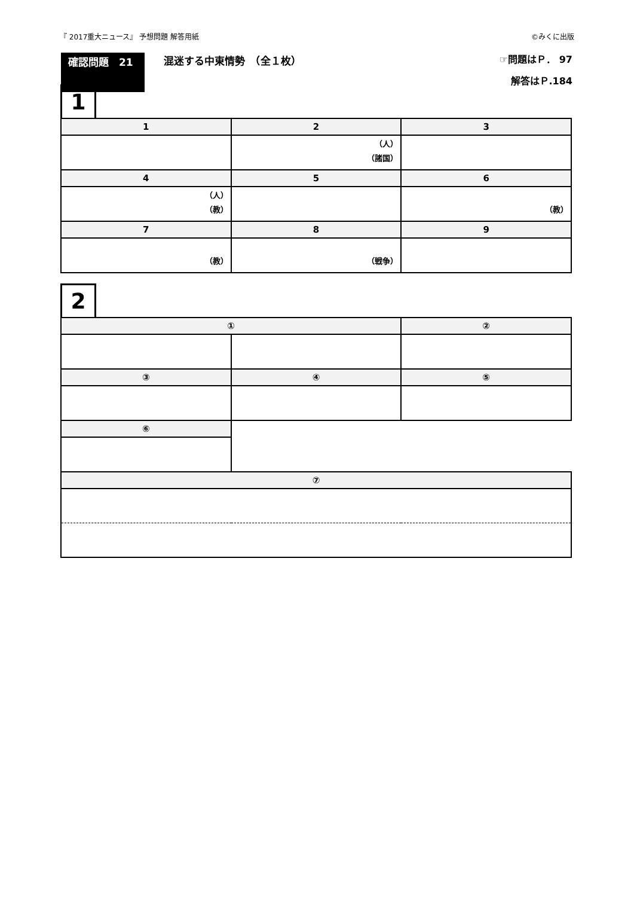『 2017重大ニュース』 予想問題 解答用紙 ©みくに出版
確認問題　21 混迷する中東情勢　（全１枚） ☞問題はＰ． 97
解答はＰ.184
1
| 1 | 2 | 3 |
| --- | --- | --- |
| | （人） （諸国） | |
| 4 | 5 | 6 |
| （人） （教） | | （教） |
| 7 | 8 | 9 |
| （教） | （戦争） | |
2
| ① | | ② |
| --- | --- | --- |
| ③ | ④ | ⑤ |
| ⑥ | | |
| ⑦ | | |